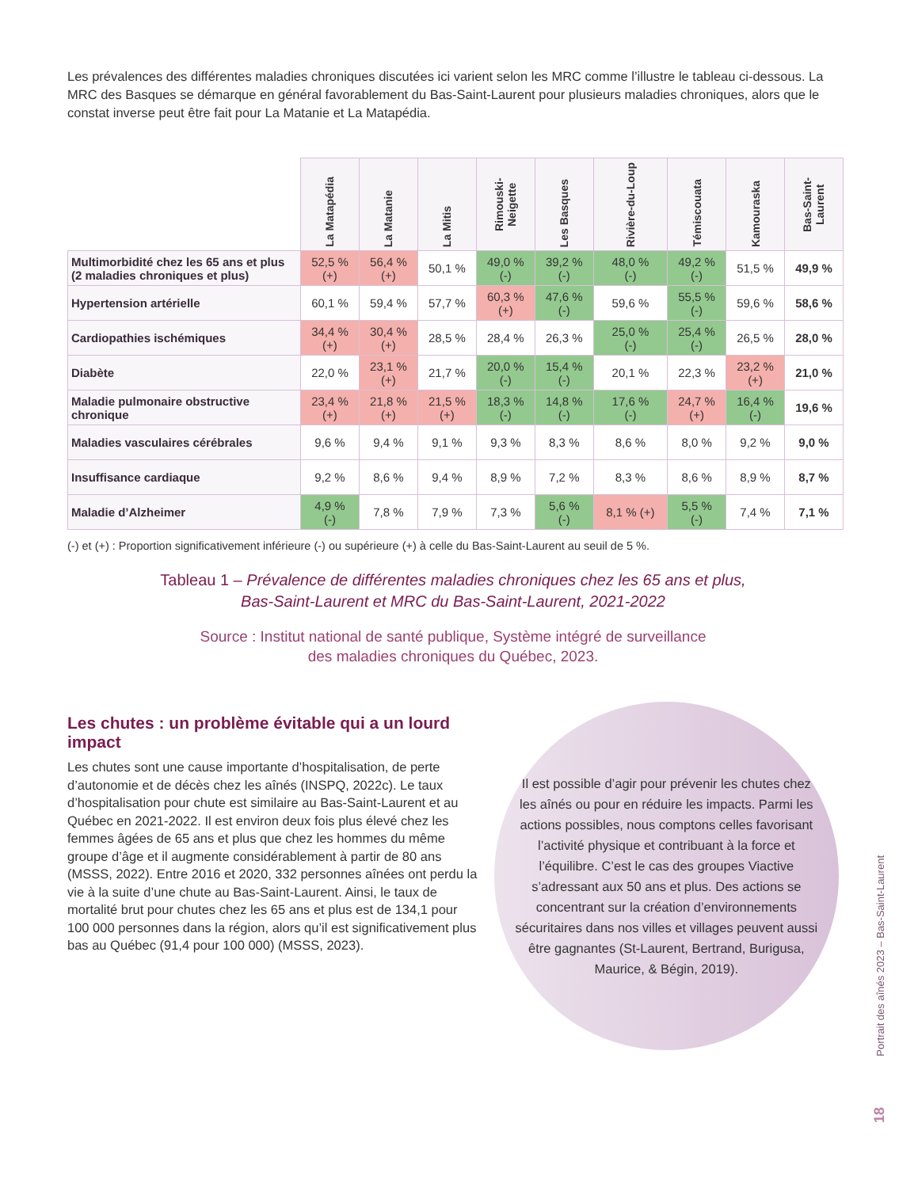Les prévalences des différentes maladies chroniques discutées ici varient selon les MRC comme l’illustre le tableau ci-dessous. La MRC des Basques se démarque en général favorablement du Bas-Saint-Laurent pour plusieurs maladies chroniques, alors que le constat inverse peut être fait pour La Matanie et La Matapédia.
| | La Matapédia | La Matanie | La Mitis | Rimouski-Neigette | Les Basques | Rivière-du-Loup | Témiscouata | Kamouraska | Bas-Saint-Laurent |
| --- | --- | --- | --- | --- | --- | --- | --- | --- | --- |
| Multimorbidité chez les 65 ans et plus (2 maladies chroniques et plus) | 52,5 % (+) | 56,4 % (+) | 50,1 % | 49,0 % (-) | 39,2 % (-) | 48,0 % (-) | 49,2 % (-) | 51,5 % | 49,9 % |
| Hypertension artérielle | 60,1 % | 59,4 % | 57,7 % | 60,3 % (+) | 47,6 % (-) | 59,6 % | 55,5 % (-) | 59,6 % | 58,6 % |
| Cardiopathies ischémiques | 34,4 % (+) | 30,4 % (+) | 28,5 % | 28,4 % | 26,3 % | 25,0 % (-) | 25,4 % (-) | 26,5 % | 28,0 % |
| Diabète | 22,0 % | 23,1 % (+) | 21,7 % | 20,0 % (-) | 15,4 % (-) | 20,1 % | 22,3 % | 23,2 % (+) | 21,0 % |
| Maladie pulmonaire obstructive chronique | 23,4 % (+) | 21,8 % (+) | 21,5 % (+) | 18,3 % (-) | 14,8 % (-) | 17,6 % (-) | 24,7 % (+) | 16,4 % (-) | 19,6 % |
| Maladies vasculaires cérébrales | 9,6 % | 9,4 % | 9,1 % | 9,3 % | 8,3 % | 8,6 % | 8,0 % | 9,2 % | 9,0 % |
| Insuffisance cardiaque | 9,2 % | 8,6 % | 9,4 % | 8,9 % | 7,2 % | 8,3 % | 8,6 % | 8,9 % | 8,7 % |
| Maladie d’Alzheimer | 4,9 % (-) | 7,8 % | 7,9 % | 7,3 % | 5,6 % (-) | 8,1 % (+) | 5,5 % (-) | 7,4 % | 7,1 % |
(-) et (+) : Proportion significativement inférieure (-) ou supérieure (+) à celle du Bas-Saint-Laurent au seuil de 5 %.
Tableau 1 – Prévalence de différentes maladies chroniques chez les 65 ans et plus,
Bas-Saint-Laurent et MRC du Bas-Saint-Laurent, 2021-2022
Source : Institut national de santé publique, Système intégré de surveillance
des maladies chroniques du Québec, 2023.
Les chutes : un problème évitable qui a un lourd impact
Les chutes sont une cause importante d’hospitalisation, de perte d’autonomie et de décès chez les aînés (INSPQ, 2022c). Le taux d’hospitalisation pour chute est similaire au Bas-Saint-Laurent et au Québec en 2021-2022. Il est environ deux fois plus élevé chez les femmes âgées de 65 ans et plus que chez les hommes du même groupe d’âge et il augmente considérablement à partir de 80 ans (MSSS, 2022). Entre 2016 et 2020, 332 personnes aînées ont perdu la vie à la suite d’une chute au Bas-Saint-Laurent. Ainsi, le taux de mortalité brut pour chutes chez les 65 ans et plus est de 134,1 pour 100 000 personnes dans la région, alors qu’il est significativement plus bas au Québec (91,4 pour 100 000) (MSSS, 2023).
Il est possible d’agir pour prévenir les chutes chez les aînés ou pour en réduire les impacts. Parmi les actions possibles, nous comptons celles favorisant l’activité physique et contribuant à la force et l’équilibre. C’est le cas des groupes Viactive s’adressant aux 50 ans et plus. Des actions se concentrant sur la création d’environnements sécuritaires dans nos villes et villages peuvent aussi être gagnantes (St-Laurent, Bertrand, Burigusa, Maurice, & Bégin, 2019).
Portrait des aînés 2023 – Bas-Saint-Laurent
18